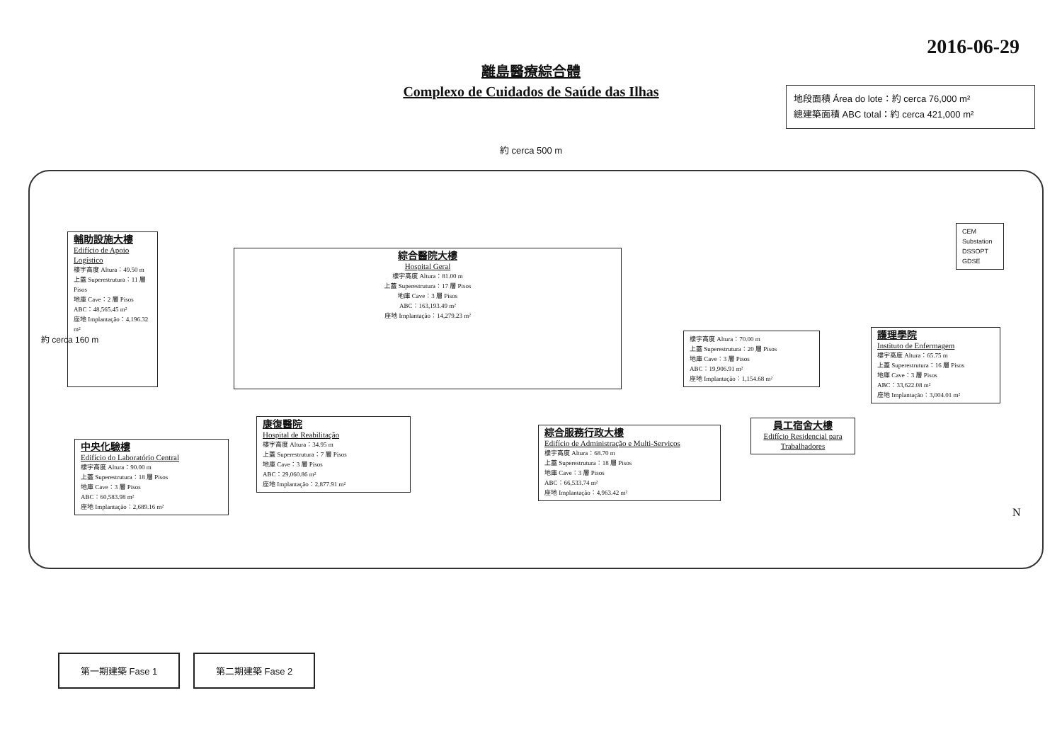2016-06-29
離島醫療綜合體
Complexo de Cuidados de Saúde das Ilhas
地段面積 Área do lote：約 cerca 76,000 m²
總建築面積 ABC total：約 cerca 421,000 m²
約 cerca 500 m
輔助設施大樓
Edifício de Apoio Logístico
樓宇高度 Altura：49.50 m
上蓋 Superestrutura：11 層 Pisos
地庫 Cave：2 層 Pisos
ABC：48,565.45 m²
座地 Implantação：4,196.32 m²
綜合醫院大樓
Hospital Geral
樓宇高度 Altura：81.00 m
上蓋 Superestrutura：17 層 Pisos
地庫 Cave：3 層 Pisos
ABC：163,193.49 m²
座地 Implantação：14,279.23 m²
樓宇高度 Altura：70.00 m
上蓋 Superestrutura：20 層 Pisos
地庫 Cave：3 層 Pisos
ABC：19,906.91 m²
座地 Implantação：1,154.68 m²
護理學院
Instituto de Enfermagem
樓宇高度 Altura：65.75 m
上蓋 Superestrutura：16 層 Pisos
地庫 Cave：3 層 Pisos
ABC：33,622.08 m²
座地 Implantação：3,004.01 m²
CEM Substation DSSOPT GDSE
中央化驗樓
Edifício do Laboratório Central
樓宇高度 Altura：90.00 m
上蓋 Superestrutura：18 層 Pisos
地庫 Cave：3 層 Pisos
ABC：60,583.98 m²
座地 Implantação：2,689.16 m²
康復醫院
Hospital de Reabilitação
樓宇高度 Altura：34.95 m
上蓋 Superestrutura：7 層 Pisos
地庫 Cave：3 層 Pisos
ABC：29,060.86 m²
座地 Implantação：2,877.91 m²
綜合服務行政大樓
Edifício de Administração e Multi-Serviços
樓宇高度 Altura：68.70 m
上蓋 Superestrutura：18 層 Pisos
地庫 Cave：3 層 Pisos
ABC：66,533.74 m²
座地 Implantação：4,963.42 m²
員工宿舍大樓
Edifício Residencial para Trabalhadores
約 cerca 160 m
N
第一期建築 Fase 1 第二期建築 Fase 2